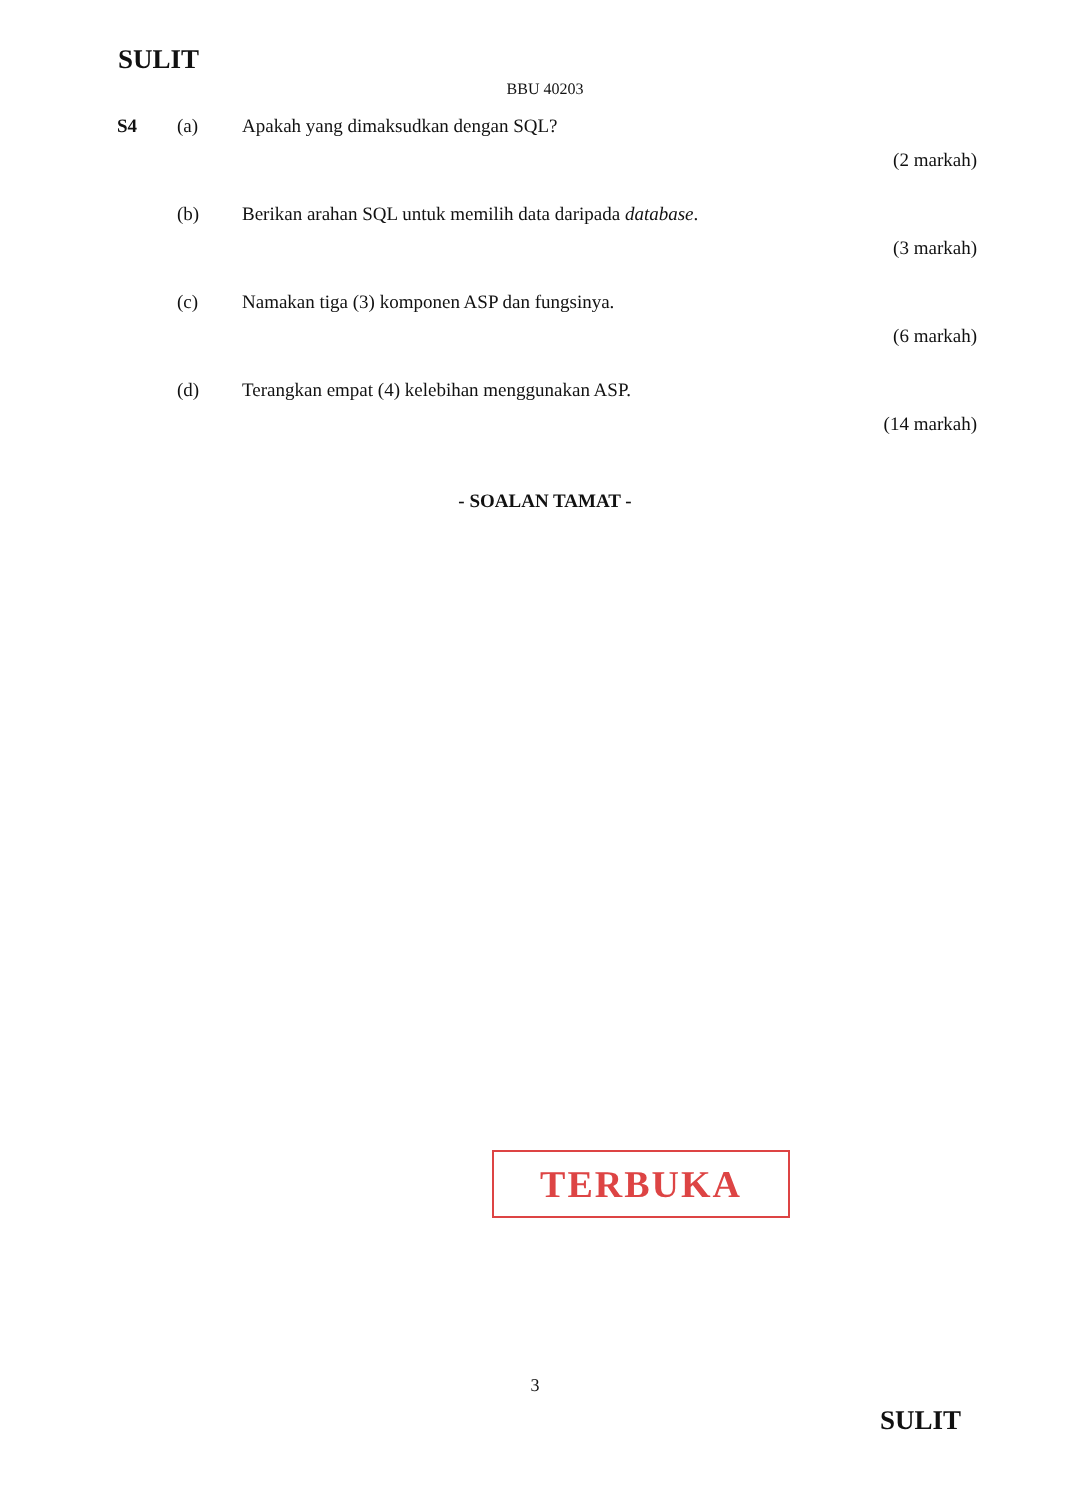SULIT
BBU 40203
S4 (a) Apakah yang dimaksudkan dengan SQL?
(2 markah)
(b) Berikan arahan SQL untuk memilih data daripada database.
(3 markah)
(c) Namakan tiga (3) komponen ASP dan fungsinya.
(6 markah)
(d) Terangkan empat (4) kelebihan menggunakan ASP.
(14 markah)
- SOALAN TAMAT -
TERBUKA
3
SULIT